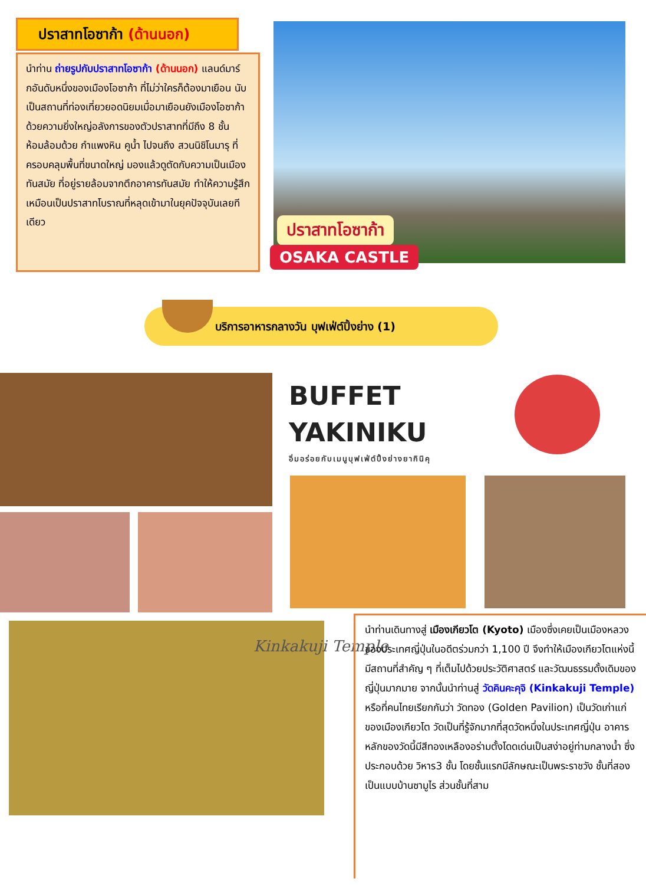ปราสาทโอซาก้า (ด้านนอก)
นำท่าน ถ่ายรูปกับปราสาทโอซาก้า (ด้านนอก) แลนด์มาร์กอันดับหนึ่งของเมืองโอซาก้า ที่ไม่ว่าใครก็ต้องมาเยือน นับเป็นสถานที่ท่องเที่ยวยอดนิยมเมื่อมาเยือนยังเมืองโอซาก้า ด้วยความยิ่งใหญ่อลังการของตัวปราสาทที่มีถึง 8 ชั้น ห้อมล้อมด้วย กำแพงหิน คูน้ำ ไปจนถึง สวนนิชิโนมารุ ที่ครอบคลุมพื้นที่ขนาดใหญ่ มองแล้วดูตัดกับความเป็นเมืองทันสมัย ที่อยู่รายล้อมจากตึกอาคารทันสมัย ทำให้ความรู้สึกเหมือนเป็นปราสาทโบราณที่หลุดเข้ามาในยุคปัจจุบันเลยทีเดียว
ปราสาทโอซาก้า
OSAKA CASTLE
บริการอาหารกลางวัน บุฟเฟ่ต์ปิ้งย่าง (1)
BUFFET
YAKINIKU
อิ่มอร่อยกับเมนูบุฟเฟ่ต์ปิ้งย่างยากินิคุ
Kinkakuji Temple
นำท่านเดินทางสู่ เมืองเกียวโต (Kyoto) เมืองซึ่งเคยเป็นเมืองหลวงของประเทศญี่ปุ่นในอดีตร่วมกว่า 1,100 ปี จึงทำให้เมืองเกียวโตแห่งนี้ มีสถานที่สำคัญ ๆ ที่เต็มไปด้วยประวัติศาสตร์ และวัฒนธรรมดั้งเดิมของญี่ปุ่นมากมาย จากนั้นนำท่านสู่ วัดคินคะคุจิ (Kinkakuji Temple) หรือที่คนไทยเรียกกันว่า วัดทอง (Golden Pavilion) เป็นวัดเก่าแก่ของเมืองเกียวโต วัดเป็นที่รู้จักมากที่สุดวัดหนึ่งในประเทศญี่ปุ่น อาคารหลักของวัดนี้มีสีทองเหลืองอร่ามตั้งโดดเด่นเป็นสง่าอยู่ท่ามกลางน้ำ ซึ่งประกอบด้วย วิหาร3 ชั้น โดยชั้นแรกมีลักษณะเป็นพระราชวัง ชั้นที่สองเป็นแบบบ้านซามูไร ส่วนชั้นที่สาม